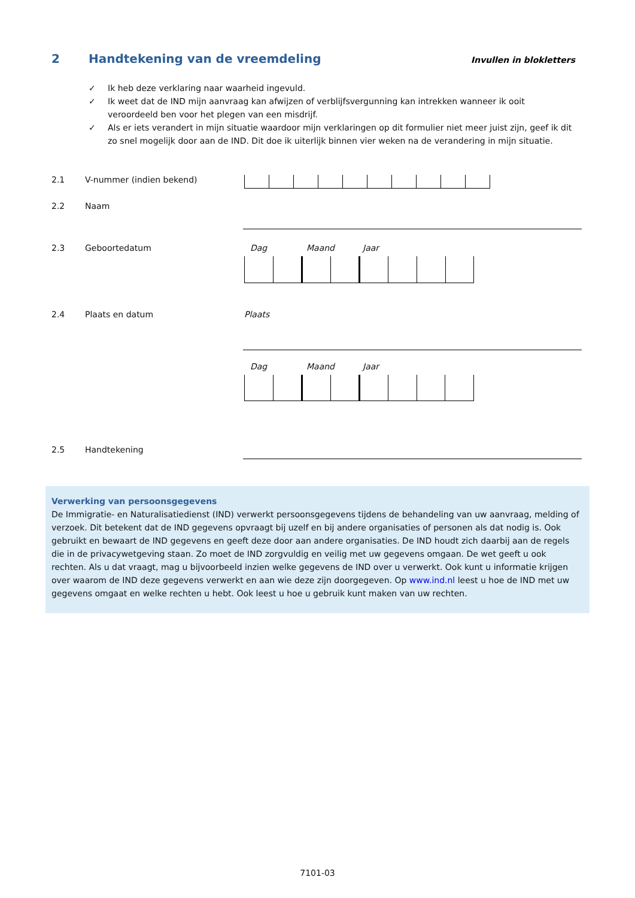2 Handtekening van de vreemdeling Invullen in blokletters
✓ Ik heb deze verklaring naar waarheid ingevuld.
✓ Ik weet dat de IND mijn aanvraag kan afwijzen of verblijfsvergunning kan intrekken wanneer ik ooit veroordeeld ben voor het plegen van een misdrijf.
✓ Als er iets verandert in mijn situatie waardoor mijn verklaringen op dit formulier niet meer juist zijn, geef ik dit zo snel mogelijk door aan de IND. Dit doe ik uiterlijk binnen vier weken na de verandering in mijn situatie.
2.1 V-nummer (indien bekend)
2.2 Naam
2.3 Geboortedatum Dag Maand Jaar
2.4 Plaats en datum Plaats
Dag Maand Jaar
2.5 Handtekening
Verwerking van persoonsgegevens
De Immigratie- en Naturalisatiedienst (IND) verwerkt persoonsgegevens tijdens de behandeling van uw aanvraag, melding of verzoek. Dit betekent dat de IND gegevens opvraagt bij uzelf en bij andere organisaties of personen als dat nodig is. Ook gebruikt en bewaart de IND gegevens en geeft deze door aan andere organisaties. De IND houdt zich daarbij aan de regels die in de privacywetgeving staan. Zo moet de IND zorgvuldig en veilig met uw gegevens omgaan. De wet geeft u ook rechten. Als u dat vraagt, mag u bijvoorbeeld inzien welke gegevens de IND over u verwerkt. Ook kunt u informatie krijgen over waarom de IND deze gegevens verwerkt en aan wie deze zijn doorgegeven. Op www.ind.nl leest u hoe de IND met uw gegevens omgaat en welke rechten u hebt. Ook leest u hoe u gebruik kunt maken van uw rechten.
7101-03